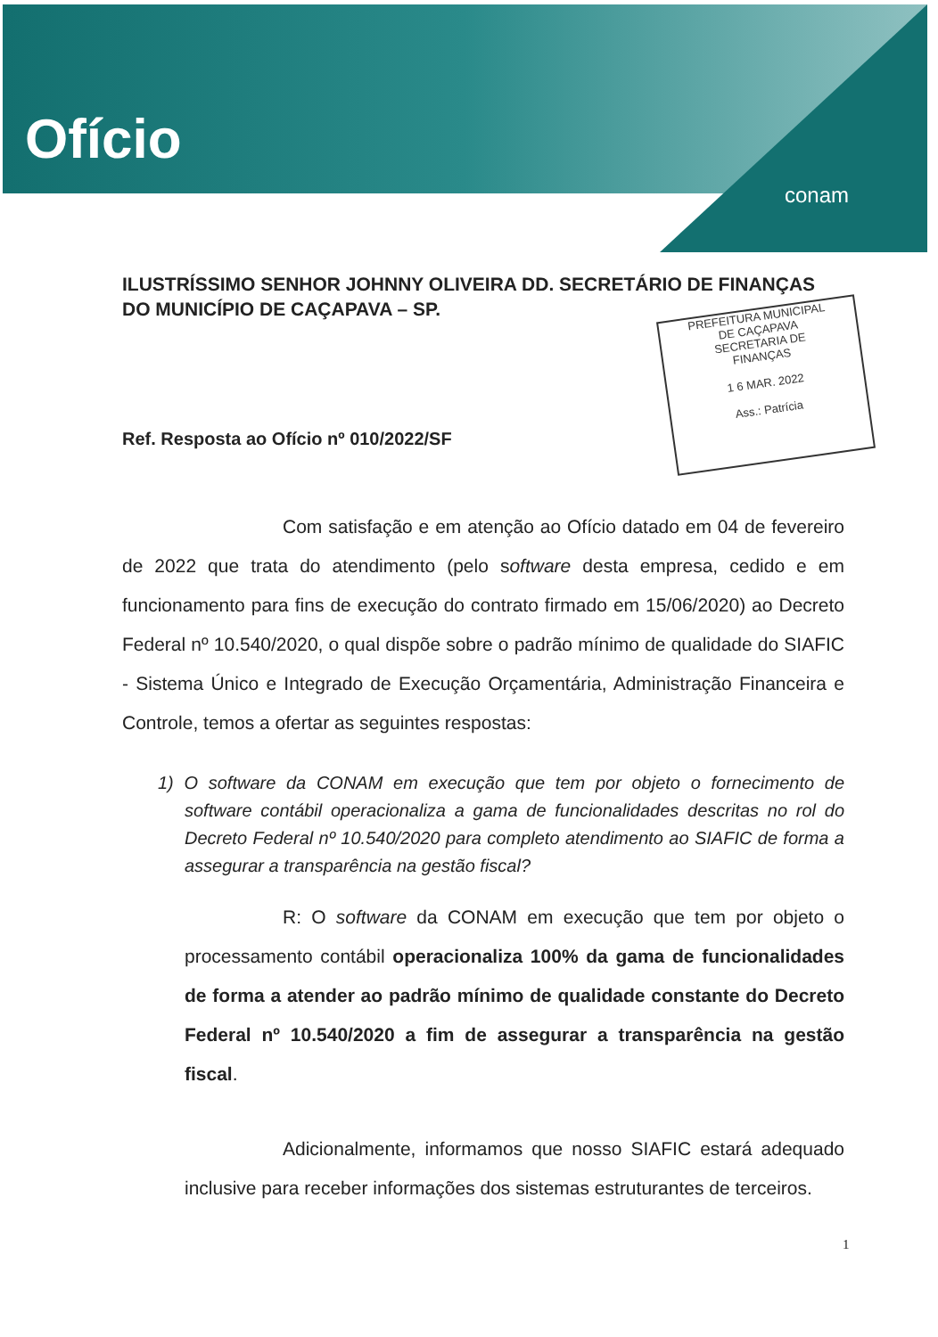Ofício
conam
ILUSTRÍSSIMO SENHOR JOHNNY OLIVEIRA DD. SECRETÁRIO DE FINANÇAS DO MUNICÍPIO DE CAÇAPAVA – SP.
PREFEITURA MUNICIPAL
DE CAÇAPAVA
SECRETARIA DE
FINANÇAS
1 6 MAR. 2022
Ass.: Patrícia
Ref. Resposta ao Ofício nº 010/2022/SF
Com satisfação e em atenção ao Ofício datado em 04 de fevereiro de 2022 que trata do atendimento (pelo software desta empresa, cedido e em funcionamento para fins de execução do contrato firmado em 15/06/2020) ao Decreto Federal nº 10.540/2020, o qual dispõe sobre o padrão mínimo de qualidade do SIAFIC - Sistema Único e Integrado de Execução Orçamentária, Administração Financeira e Controle, temos a ofertar as seguintes respostas:
1) O software da CONAM em execução que tem por objeto o fornecimento de software contábil operacionaliza a gama de funcionalidades descritas no rol do Decreto Federal nº 10.540/2020 para completo atendimento ao SIAFIC de forma a assegurar a transparência na gestão fiscal?
R: O software da CONAM em execução que tem por objeto o processamento contábil operacionaliza 100% da gama de funcionalidades de forma a atender ao padrão mínimo de qualidade constante do Decreto Federal nº 10.540/2020 a fim de assegurar a transparência na gestão fiscal.
Adicionalmente, informamos que nosso SIAFIC estará adequado inclusive para receber informações dos sistemas estruturantes de terceiros.
1